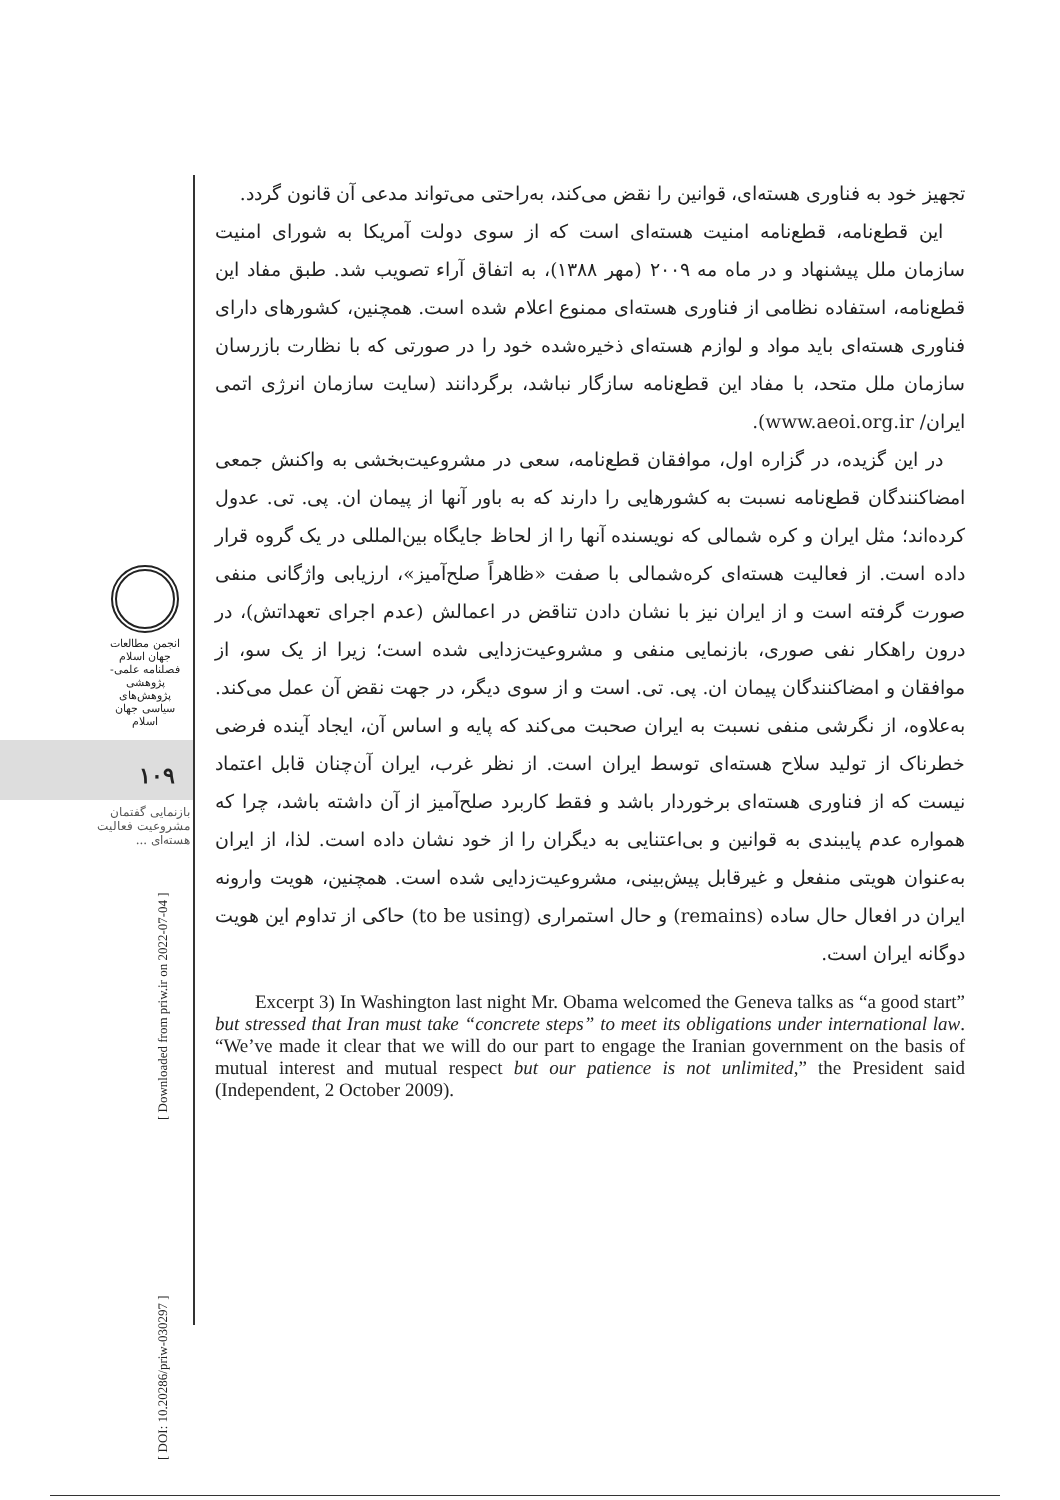انجمن مطالعات جهان اسلام
فصلنامه علمی-پژوهشی
پژوهش‌های سیاسی جهان اسلام
۱۰۹
بازنمایی گفتمان مشروعیت فعالیت هسته‌ای ...
[ Downloaded from priw.ir on 2022-07-04 ]
[ DOI: 10.20286/priw-030297 ]
تجهیز خود به فناوری هسته‌ای، قوانین را نقض می‌کند، به‌راحتی می‌تواند مدعی آن قانون گردد.
این قطع‌نامه، قطع‌نامه امنیت هسته‌ای است که از سوی دولت آمریکا به شورای امنیت سازمان ملل پیشنهاد و در ماه مه ۲۰۰۹ (مهر ۱۳۸۸)، به اتفاق آراء تصویب شد. طبق مفاد این قطع‌نامه، استفاده نظامی از فناوری هسته‌ای ممنوع اعلام شده است. همچنین، کشورهای دارای فناوری هسته‌ای باید مواد و لوازم هسته‌ای ذخیره‌شده خود را در صورتی که با نظارت بازرسان سازمان ملل متحد، با مفاد این قطع‌نامه سازگار نباشد، برگردانند (سایت سازمان انرژی اتمی ایران/ www.aeoi.org.ir).
در این گزیده، در گزاره اول، موافقان قطع‌نامه، سعی در مشروعیت‌بخشی به واکنش جمعی امضاکنندگان قطع‌نامه نسبت به کشورهایی را دارند که به باور آنها از پیمان ان. پی. تی. عدول کرده‌اند؛ مثل ایران و کره شمالی که نویسنده آنها را از لحاظ جایگاه بین‌المللی در یک گروه قرار داده است. از فعالیت هسته‌ای کره‌شمالی با صفت «ظاهراً صلح‌آمیز»، ارزیابی واژگانی منفی صورت گرفته است و از ایران نیز با نشان دادن تناقض در اعمالش (عدم اجرای تعهداتش)، در درون راهکار نفی صوری، بازنمایی منفی و مشروعیت‌زدایی شده است؛ زیرا از یک سو، از موافقان و امضاکنندگان پیمان ان. پی. تی. است و از سوی دیگر، در جهت نقض آن عمل می‌کند. به‌علاوه، از نگرشی منفی نسبت به ایران صحبت می‌کند که پایه و اساس آن، ایجاد آینده فرضی خطرناک از تولید سلاح هسته‌ای توسط ایران است. از نظر غرب، ایران آن‌چنان قابل اعتماد نیست که از فناوری هسته‌ای برخوردار باشد و فقط کاربرد صلح‌آمیز از آن داشته باشد، چرا که همواره عدم پایبندی به قوانین و بی‌اعتنایی به دیگران را از خود نشان داده است. لذا، از ایران به‌عنوان هویتی منفعل و غیرقابل پیش‌بینی، مشروعیت‌زدایی شده است. همچنین، هویت وارونه ایران در افعال حال ساده (remains) و حال استمراری (to be using) حاکی از تداوم این هویت دوگانه ایران است.
Excerpt 3) In Washington last night Mr. Obama welcomed the Geneva talks as “a good start” but stressed that Iran must take “concrete steps” to meet its obligations under international law. “We’ve made it clear that we will do our part to engage the Iranian government on the basis of mutual interest and mutual respect but our patience is not unlimited,” the President said (Independent, 2 October 2009).